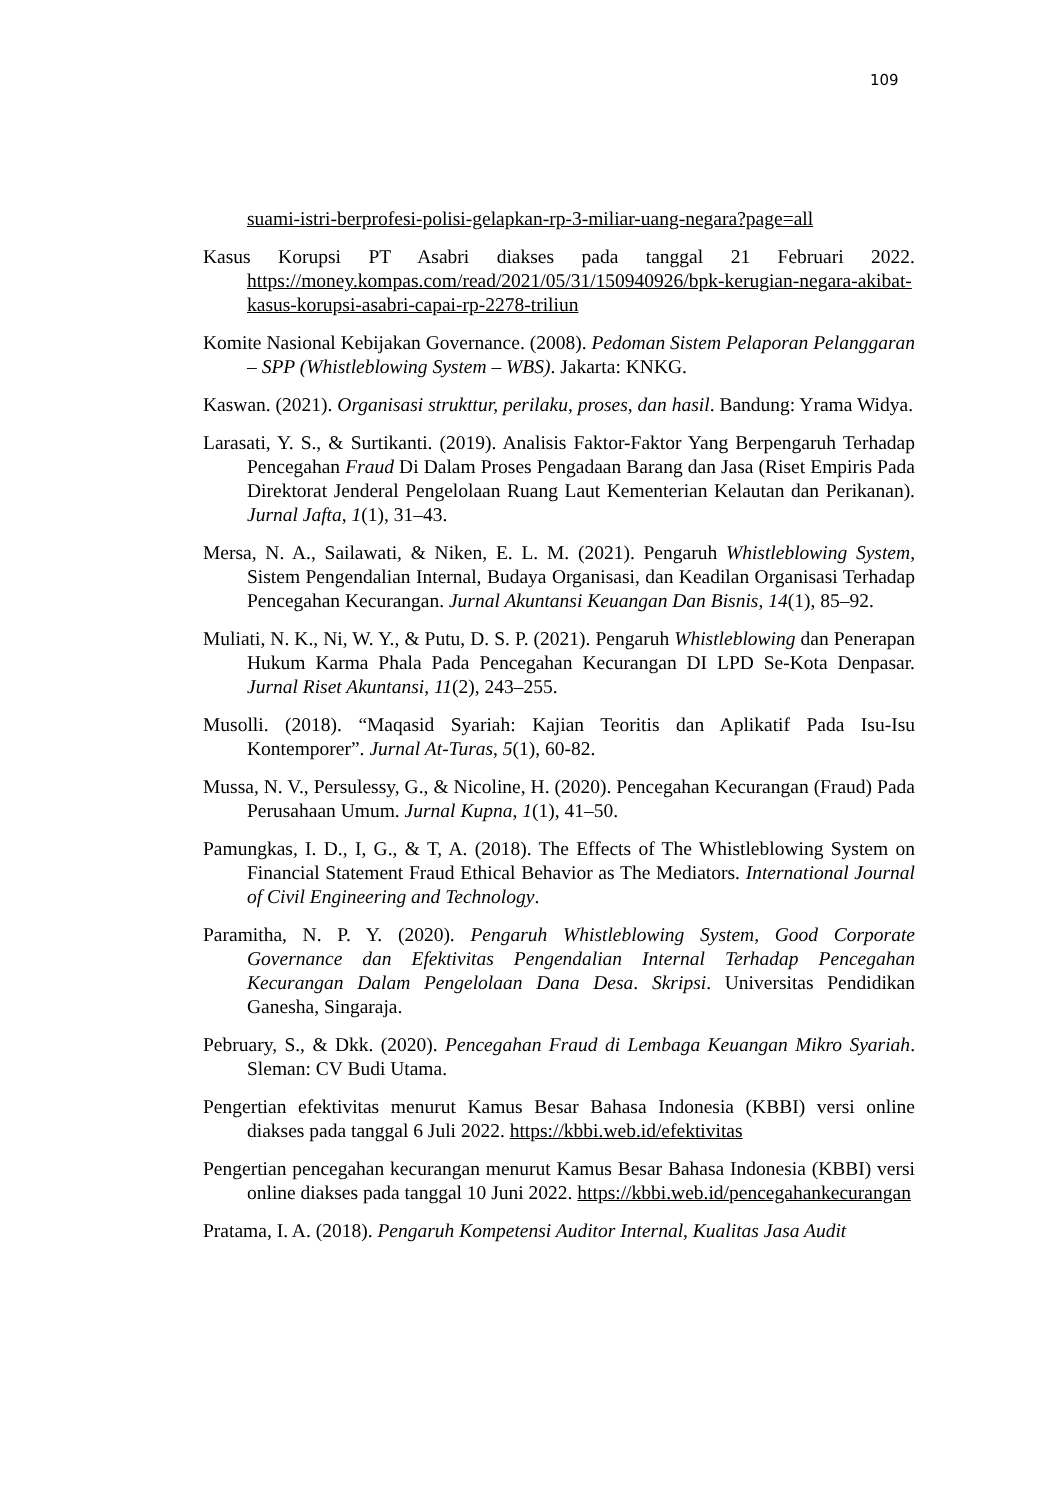109
suami-istri-berprofesi-polisi-gelapkan-rp-3-miliar-uang-negara?page=all
Kasus Korupsi PT Asabri diakses pada tanggal 21 Februari 2022. https://money.kompas.com/read/2021/05/31/150940926/bpk-kerugian-negara-akibat-kasus-korupsi-asabri-capai-rp-2278-triliun
Komite Nasional Kebijakan Governance. (2008). Pedoman Sistem Pelaporan Pelanggaran – SPP (Whistleblowing System – WBS). Jakarta: KNKG.
Kaswan. (2021). Organisasi strukttur, perilaku, proses, dan hasil. Bandung: Yrama Widya.
Larasati, Y. S., & Surtikanti. (2019). Analisis Faktor-Faktor Yang Berpengaruh Terhadap Pencegahan Fraud Di Dalam Proses Pengadaan Barang dan Jasa (Riset Empiris Pada Direktorat Jenderal Pengelolaan Ruang Laut Kementerian Kelautan dan Perikanan). Jurnal Jafta, 1(1), 31–43.
Mersa, N. A., Sailawati, & Niken, E. L. M. (2021). Pengaruh Whistleblowing System, Sistem Pengendalian Internal, Budaya Organisasi, dan Keadilan Organisasi Terhadap Pencegahan Kecurangan. Jurnal Akuntansi Keuangan Dan Bisnis, 14(1), 85–92.
Muliati, N. K., Ni, W. Y., & Putu, D. S. P. (2021). Pengaruh Whistleblowing dan Penerapan Hukum Karma Phala Pada Pencegahan Kecurangan DI LPD Se-Kota Denpasar. Jurnal Riset Akuntansi, 11(2), 243–255.
Musolli. (2018). “Maqasid Syariah: Kajian Teoritis dan Aplikatif Pada Isu-Isu Kontemporer”. Jurnal At-Turas, 5(1), 60-82.
Mussa, N. V., Persulessy, G., & Nicoline, H. (2020). Pencegahan Kecurangan (Fraud) Pada Perusahaan Umum. Jurnal Kupna, 1(1), 41–50.
Pamungkas, I. D., I, G., & T, A. (2018). The Effects of The Whistleblowing System on Financial Statement Fraud Ethical Behavior as The Mediators. International Journal of Civil Engineering and Technology.
Paramitha, N. P. Y. (2020). Pengaruh Whistleblowing System, Good Corporate Governance dan Efektivitas Pengendalian Internal Terhadap Pencegahan Kecurangan Dalam Pengelolaan Dana Desa. Skripsi. Universitas Pendidikan Ganesha, Singaraja.
Pebruary, S., & Dkk. (2020). Pencegahan Fraud di Lembaga Keuangan Mikro Syariah. Sleman: CV Budi Utama.
Pengertian efektivitas menurut Kamus Besar Bahasa Indonesia (KBBI) versi online diakses pada tanggal 6 Juli 2022. https://kbbi.web.id/efektivitas
Pengertian pencegahan kecurangan menurut Kamus Besar Bahasa Indonesia (KBBI) versi online diakses pada tanggal 10 Juni 2022. https://kbbi.web.id/pencegahankecurangan
Pratama, I. A. (2018). Pengaruh Kompetensi Auditor Internal, Kualitas Jasa Audit